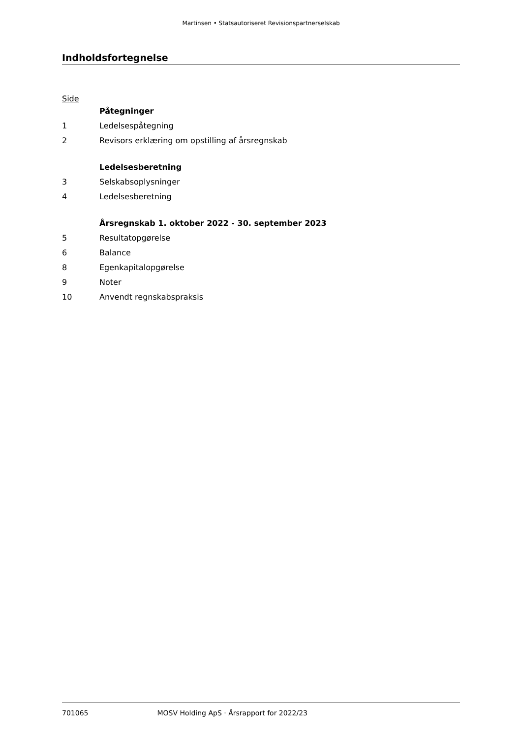Martinsen • Statsautoriseret Revisionspartnerselskab
Indholdsfortegnelse
Side
Påtegninger
1 Ledelsespåtegning
2 Revisors erklæring om opstilling af årsregnskab
Ledelsesberetning
3 Selskabsoplysninger
4 Ledelsesberetning
Årsregnskab 1. oktober 2022 - 30. september 2023
5 Resultatopgørelse
6 Balance
8 Egenkapitalopgørelse
9 Noter
10 Anvendt regnskabspraksis
701065 MOSV Holding ApS · Årsrapport for 2022/23